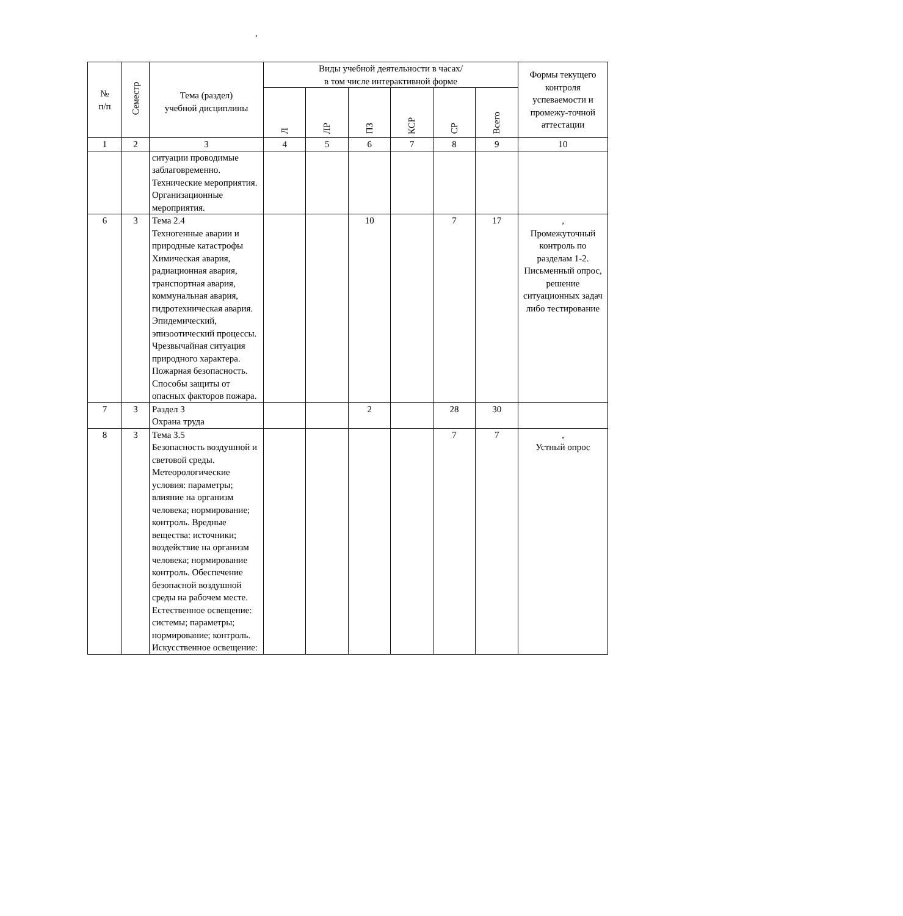,
| № п/п | Семестр | Тема (раздел) учебной дисциплины | Виды учебной деятельности в часах/ в том числе интерактивной форме | | | | | | Формы текущего контроля успеваемости и промежу-точной аттестации |
| --- | --- | --- | --- | --- | --- | --- | --- | --- | --- |
| | | | Л | ЛР | ПЗ | КСР | СР | Всего | |
| 1 | 2 | 3 | 4 | 5 | 6 | 7 | 8 | 9 | 10 |
| | | ситуации проводимые заблаговременно. Технические мероприятия. Организационные мероприятия. | | | | | | | |
| 6 | 3 | Тема 2.4 Техногенные аварии и природные катастрофы Химическая авария, радиационная авария, транспортная авария, коммунальная авария, гидротехническая авария. Эпидемический, эпизоотический процессы. Чрезвычайная ситуация природного характера. Пожарная безопасность. Способы защиты от опасных факторов пожара. | | | 10 | | 7 | 17 | , Промежуточный контроль по разделам 1-2. Письменный опрос, решение ситуационных задач либо тестирование |
| 7 | 3 | Раздел 3 Охрана труда | | | 2 | | 28 | 30 | |
| 8 | 3 | Тема 3.5 Безопасность воздушной и световой среды. Метеорологические условия: параметры; влияние на организм человека; нормирование; контроль. Вредные вещества: источники; воздействие на организм человека; нормирование контроль. Обеспечение безопасной воздушной среды на рабочем месте. Естественное освещение: системы; параметры; нормирование; контроль. Искусственное освещение: | | | | | 7 | 7 | , Устный опрос |